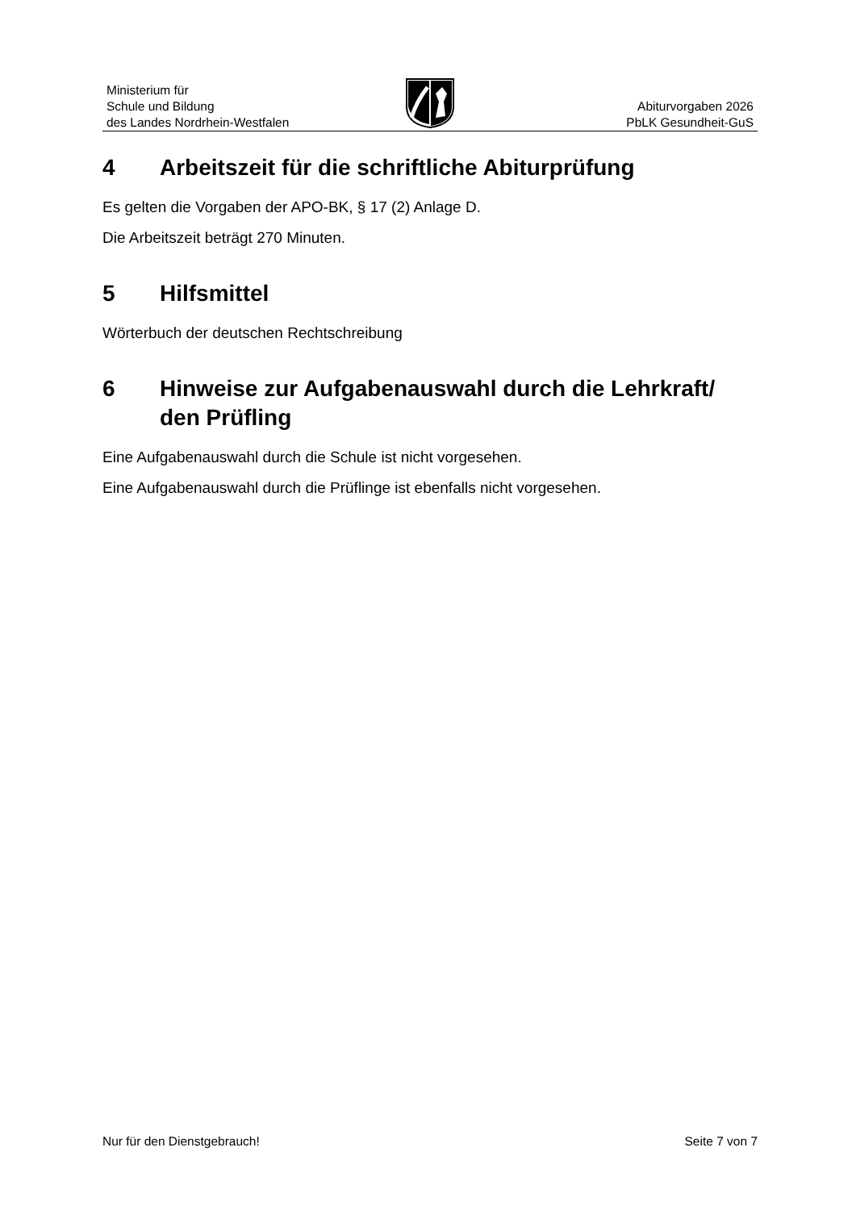Ministerium für
Schule und Bildung
des Landes Nordrhein-Westfalen
Abiturvorgaben 2026
PbLK Gesundheit-GuS
4 Arbeitszeit für die schriftliche Abiturprüfung
Es gelten die Vorgaben der APO-BK, § 17 (2) Anlage D.
Die Arbeitszeit beträgt 270 Minuten.
5 Hilfsmittel
Wörterbuch der deutschen Rechtschreibung
6 Hinweise zur Aufgabenauswahl durch die Lehrkraft/ den Prüfling
Eine Aufgabenauswahl durch die Schule ist nicht vorgesehen.
Eine Aufgabenauswahl durch die Prüflinge ist ebenfalls nicht vorgesehen.
Nur für den Dienstgebrauch! Seite 7 von 7